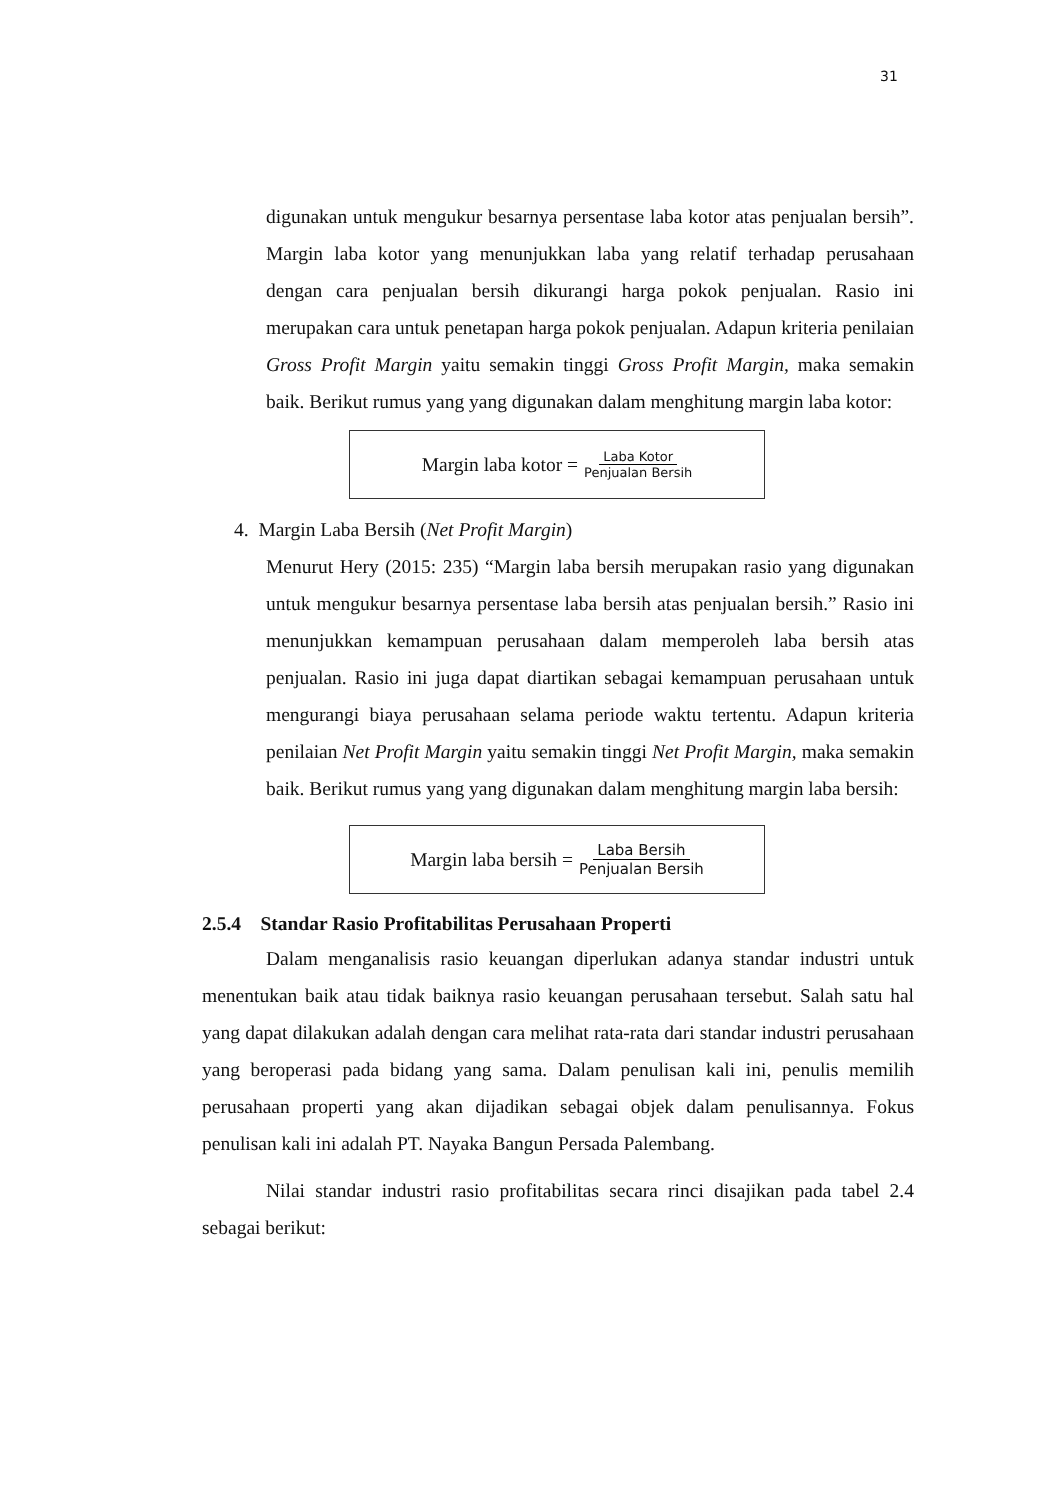31
digunakan untuk mengukur besarnya persentase laba kotor atas penjualan bersih”. Margin laba kotor yang menunjukkan laba yang relatif terhadap perusahaan dengan cara penjualan bersih dikurangi harga pokok penjualan. Rasio ini merupakan cara untuk penetapan harga pokok penjualan. Adapun kriteria penilaian Gross Profit Margin yaitu semakin tinggi Gross Profit Margin, maka semakin baik. Berikut rumus yang yang digunakan dalam menghitung margin laba kotor:
Margin laba kotor = Laba Kotor Penjualan Bersih
4. Margin Laba Bersih (Net Profit Margin)
Menurut Hery (2015: 235) “Margin laba bersih merupakan rasio yang digunakan untuk mengukur besarnya persentase laba bersih atas penjualan bersih.” Rasio ini menunjukkan kemampuan perusahaan dalam memperoleh laba bersih atas penjualan. Rasio ini juga dapat diartikan sebagai kemampuan perusahaan untuk mengurangi biaya perusahaan selama periode waktu tertentu. Adapun kriteria penilaian Net Profit Margin yaitu semakin tinggi Net Profit Margin, maka semakin baik. Berikut rumus yang yang digunakan dalam menghitung margin laba bersih:
Margin laba bersih = Laba Bersih Penjualan Bersih
2.5.4 Standar Rasio Profitabilitas Perusahaan Properti
Dalam menganalisis rasio keuangan diperlukan adanya standar industri untuk menentukan baik atau tidak baiknya rasio keuangan perusahaan tersebut. Salah satu hal yang dapat dilakukan adalah dengan cara melihat rata-rata dari standar industri perusahaan yang beroperasi pada bidang yang sama. Dalam penulisan kali ini, penulis memilih perusahaan properti yang akan dijadikan sebagai objek dalam penulisannya. Fokus penulisan kali ini adalah PT. Nayaka Bangun Persada Palembang.
Nilai standar industri rasio profitabilitas secara rinci disajikan pada tabel 2.4 sebagai berikut: